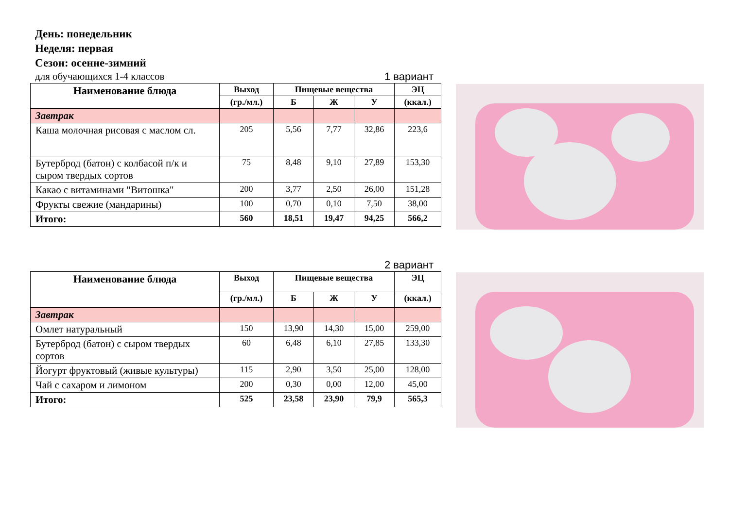День: понедельник
Неделя: первая
Сезон: осенне-зимний
для обучающихся 1-4 классов 1 вариант
| Наименование блюда | Выход | Пищевые вещества | | | ЭЦ |
| --- | --- | --- | --- | --- | --- |
| | (гр./мл.) | Б | Ж | У | (ккал.) |
| Завтрак | | | | | |
| Каша молочная рисовая с маслом сл. | 205 | 5,56 | 7,77 | 32,86 | 223,6 |
| Бутерброд (батон) с колбасой п/к и сыром твердых сортов | 75 | 8,48 | 9,10 | 27,89 | 153,30 |
| Какао с витаминами "Витошка" | 200 | 3,77 | 2,50 | 26,00 | 151,28 |
| Фрукты свежие (мандарины) | 100 | 0,70 | 0,10 | 7,50 | 38,00 |
| Итого: | 560 | 18,51 | 19,47 | 94,25 | 566,2 |
2 вариант
| Наименование блюда | Выход | Пищевые вещества | | | ЭЦ |
| --- | --- | --- | --- | --- | --- |
| | (гр./мл.) | Б | Ж | У | (ккал.) |
| Завтрак | | | | | |
| Омлет натуральный | 150 | 13,90 | 14,30 | 15,00 | 259,00 |
| Бутерброд (батон) с сыром твердых сортов | 60 | 6,48 | 6,10 | 27,85 | 133,30 |
| Йогурт фруктовый (живые культуры) | 115 | 2,90 | 3,50 | 25,00 | 128,00 |
| Чай с сахаром и лимоном | 200 | 0,30 | 0,00 | 12,00 | 45,00 |
| Итого: | 525 | 23,58 | 23,90 | 79,9 | 565,3 |